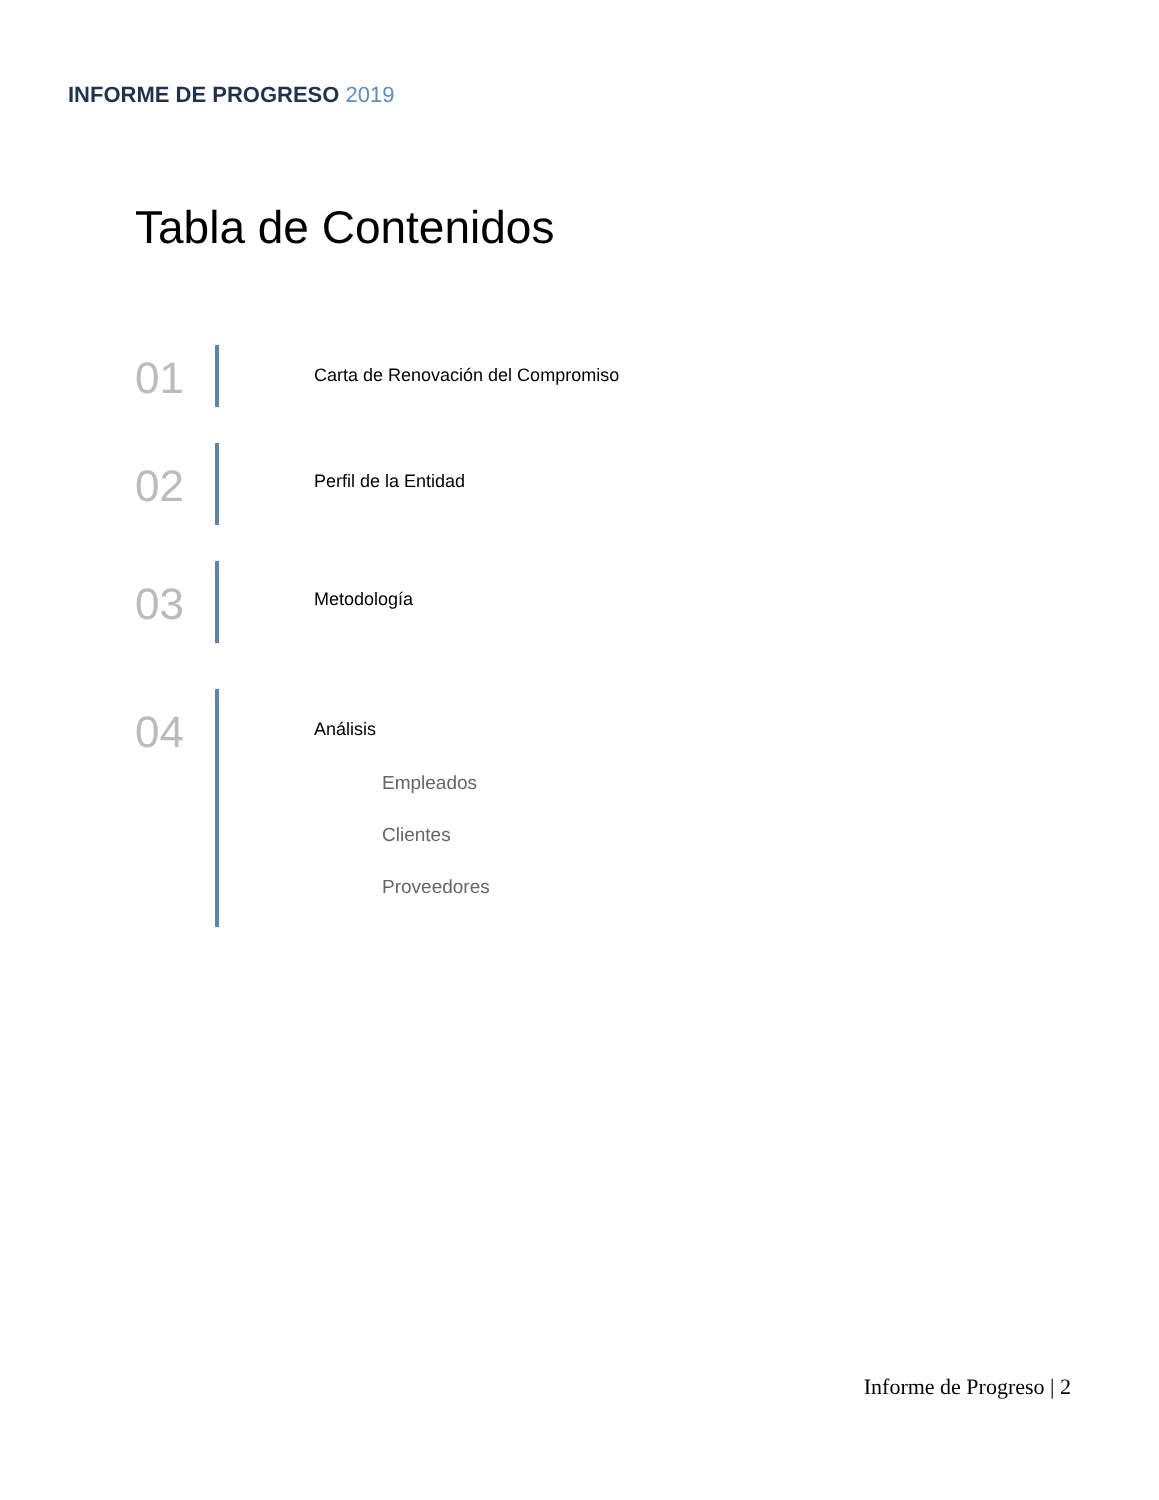INFORME DE PROGRESO 2019
Tabla de Contenidos
01
Carta de Renovación del Compromiso
02
Perfil de la Entidad
03
Metodología
04
Análisis
Empleados
Clientes
Proveedores
Informe de Progreso | 2